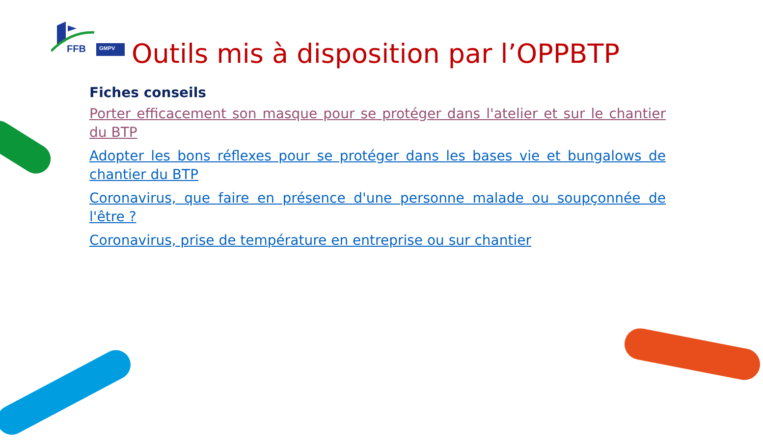FFB
GMPV
Outils mis à disposition par l’OPPBTP
Fiches conseils
Porter efficacement son masque pour se protéger dans l'atelier et sur le chantier du BTP
Adopter les bons réflexes pour se protéger dans les bases vie et bungalows de chantier du BTP
Coronavirus, que faire en présence d'une personne malade ou soupçonnée de l'être ?
Coronavirus, prise de température en entreprise ou sur chantier